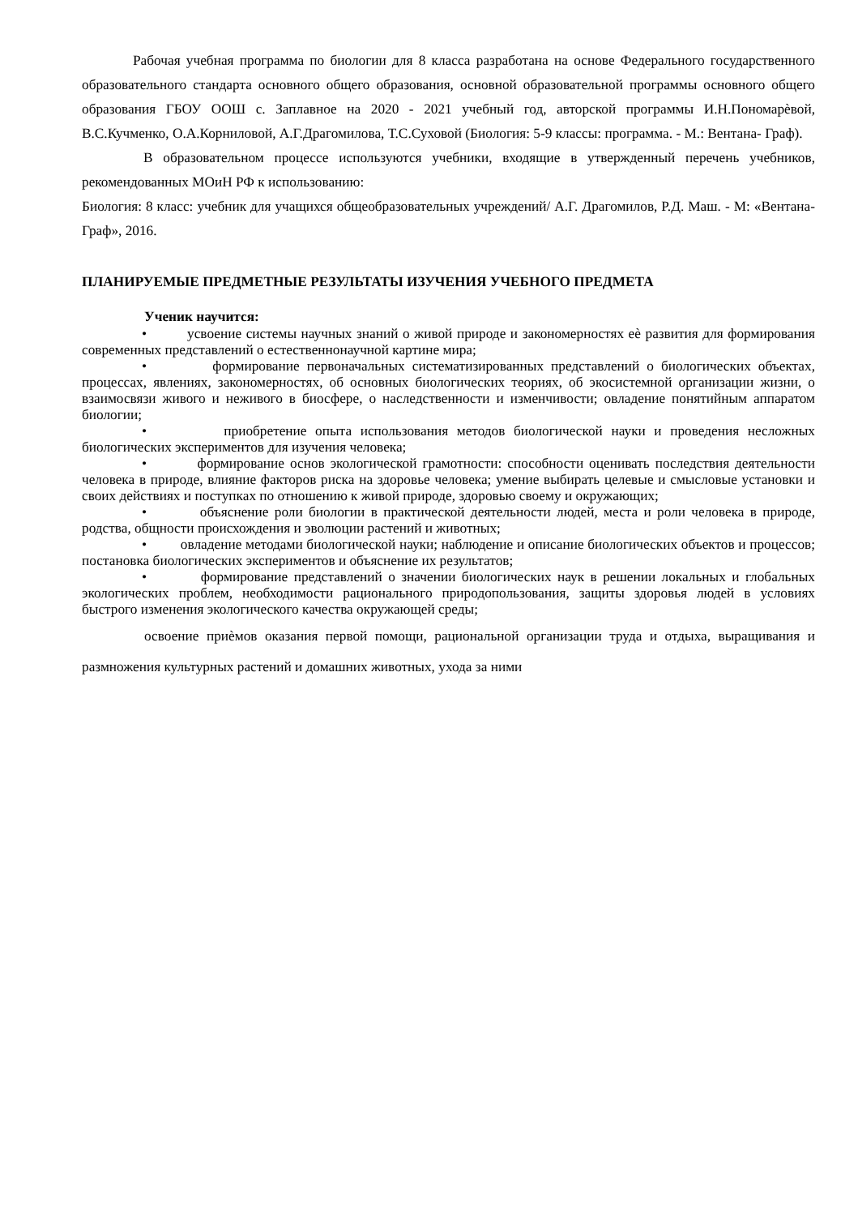Рабочая учебная программа по биологии для 8 класса разработана на основе Федерального государственного образовательного стандарта основного общего образования, основной образовательной программы основного общего образования ГБОУ ООШ с. Заплавное на 2020 - 2021 учебный год, авторской программы И.Н.Пономарѐвой, В.С.Кучменко, О.А.Корниловой, А.Г.Драгомилова, Т.С.Суховой (Биология: 5-9 классы: программа. - М.: Вентана- Граф).
В образовательном процессе используются учебники, входящие в утвержденный перечень учебников, рекомендованных МОиН РФ к использованию:
Биология: 8 класс: учебник для учащихся общеобразовательных учреждений/ А.Г. Драгомилов, Р.Д. Маш. - М: «Вентана-Граф», 2016.
ПЛАНИРУЕМЫЕ ПРЕДМЕТНЫЕ РЕЗУЛЬТАТЫ ИЗУЧЕНИЯ УЧЕБНОГО ПРЕДМЕТА
Ученик научится:
• усвоение системы научных знаний о живой природе и закономерностях еѐ развития для формирования современных представлений о естественнонаучной картине мира;
• формирование первоначальных систематизированных представлений о биологических объектах, процессах, явлениях, закономерностях, об основных биологических теориях, об экосистемной организации жизни, о взаимосвязи живого и неживого в биосфере, о наследственности и изменчивости; овладение понятийным аппаратом биологии;
• приобретение опыта использования методов биологической науки и проведения несложных биологических экспериментов для изучения человека;
• формирование основ экологической грамотности: способности оценивать последствия деятельности человека в природе, влияние факторов риска на здоровье человека; умение выбирать целевые и смысловые установки и своих действиях и поступках по отношению к живой природе, здоровью своему и окружающих;
• объяснение роли биологии в практической деятельности людей, места и роли человека в природе, родства, общности происхождения и эволюции растений и животных;
• овладение методами биологической науки; наблюдение и описание биологических объектов и процессов; постановка биологических экспериментов и объяснение их результатов;
• формирование представлений о значении биологических наук в решении локальных и глобальных экологических проблем, необходимости рационального природопользования, защиты здоровья людей в условиях быстрого изменения экологического качества окружающей среды;
освоение приѐмов оказания первой помощи, рациональной организации труда и отдыха, выращивания и размножения культурных растений и домашних животных, ухода за ними